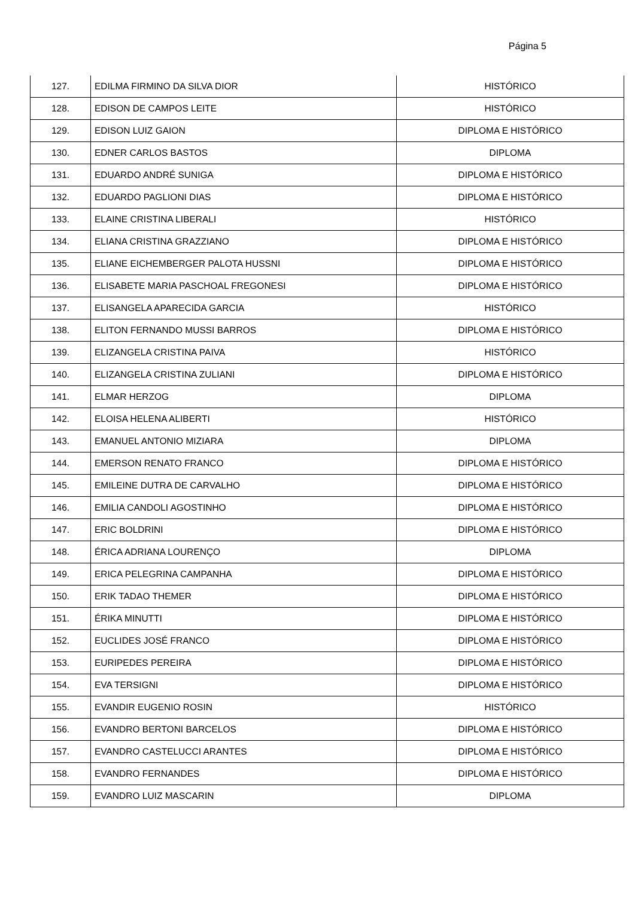Página 5
| 127. | EDILMA FIRMINO DA SILVA DIOR | HISTÓRICO |
| 128. | EDISON DE CAMPOS LEITE | HISTÓRICO |
| 129. | EDISON LUIZ GAION | DIPLOMA E HISTÓRICO |
| 130. | EDNER CARLOS BASTOS | DIPLOMA |
| 131. | EDUARDO ANDRÉ SUNIGA | DIPLOMA E HISTÓRICO |
| 132. | EDUARDO PAGLIONI DIAS | DIPLOMA E HISTÓRICO |
| 133. | ELAINE CRISTINA LIBERALI | HISTÓRICO |
| 134. | ELIANA CRISTINA GRAZZIANO | DIPLOMA E HISTÓRICO |
| 135. | ELIANE EICHEMBERGER PALOTA HUSSNI | DIPLOMA E HISTÓRICO |
| 136. | ELISABETE MARIA PASCHOAL FREGONESI | DIPLOMA E HISTÓRICO |
| 137. | ELISANGELA APARECIDA GARCIA | HISTÓRICO |
| 138. | ELITON FERNANDO MUSSI BARROS | DIPLOMA E HISTÓRICO |
| 139. | ELIZANGELA CRISTINA PAIVA | HISTÓRICO |
| 140. | ELIZANGELA CRISTINA ZULIANI | DIPLOMA E HISTÓRICO |
| 141. | ELMAR HERZOG | DIPLOMA |
| 142. | ELOISA HELENA ALIBERTI | HISTÓRICO |
| 143. | EMANUEL ANTONIO MIZIARA | DIPLOMA |
| 144. | EMERSON RENATO FRANCO | DIPLOMA E HISTÓRICO |
| 145. | EMILEINE DUTRA DE CARVALHO | DIPLOMA E HISTÓRICO |
| 146. | EMILIA CANDOLI AGOSTINHO | DIPLOMA E HISTÓRICO |
| 147. | ERIC BOLDRINI | DIPLOMA E HISTÓRICO |
| 148. | ÉRICA ADRIANA LOURENÇO | DIPLOMA |
| 149. | ERICA PELEGRINA CAMPANHA | DIPLOMA E HISTÓRICO |
| 150. | ERIK TADAO THEMER | DIPLOMA E HISTÓRICO |
| 151. | ÉRIKA MINUTTI | DIPLOMA E HISTÓRICO |
| 152. | EUCLIDES JOSÉ FRANCO | DIPLOMA E HISTÓRICO |
| 153. | EURIPEDES PEREIRA | DIPLOMA E HISTÓRICO |
| 154. | EVA TERSIGNI | DIPLOMA E HISTÓRICO |
| 155. | EVANDIR EUGENIO ROSIN | HISTÓRICO |
| 156. | EVANDRO BERTONI BARCELOS | DIPLOMA E HISTÓRICO |
| 157. | EVANDRO CASTELUCCI ARANTES | DIPLOMA E HISTÓRICO |
| 158. | EVANDRO FERNANDES | DIPLOMA E HISTÓRICO |
| 159. | EVANDRO LUIZ MASCARIN | DIPLOMA |